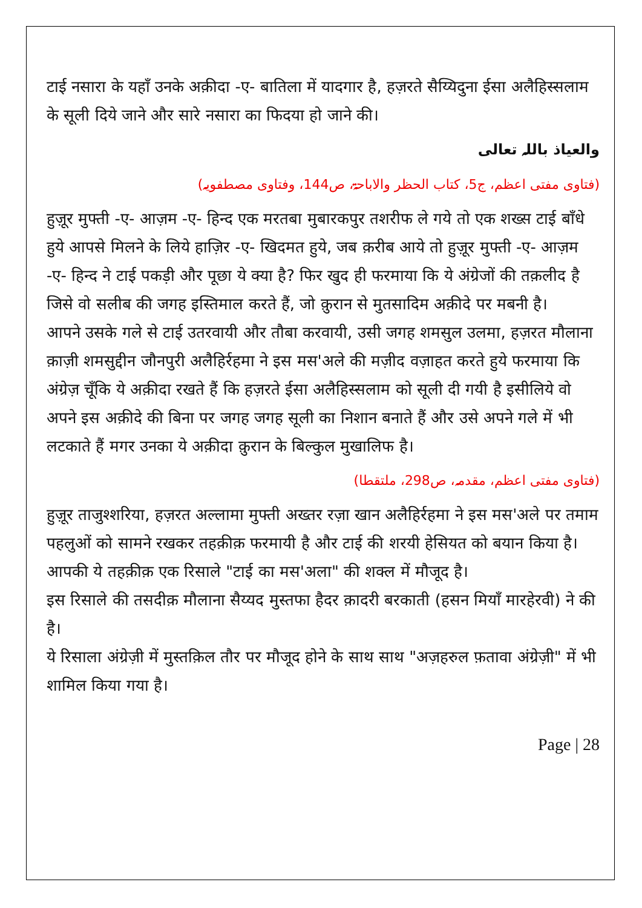टाई नसारा के यहाँ उनके अक़ीदा -ए- बातिला में यादगार है, हज़रते सैय्यिदुना ईसा अलैहिस्सलाम के सूली दिये जाने और सारे नसारा का फिदया हो जाने की।
والعیاذ باللہ تعالی
(فتاوی مفتی اعظم، ج5، کتاب الحظر والاباحۃ، ص144، وفتاوی مصطفویہ)
हुज़ूर मुफ्ती -ए- आज़म -ए- हिन्द एक मरतबा मुबारकपुर तशरीफ ले गये तो एक शख्स टाई बाँधे हुये आपसे मिलने के लिये हाज़िर -ए- खिदमत हुये, जब क़रीब आये तो हुज़ूर मुफ्ती -ए- आज़म -ए- हिन्द ने टाई पकड़ी और पूछा ये क्या है? फिर खुद ही फरमाया कि ये अंग्रेजों की तक़लीद है जिसे वो सलीब की जगह इस्तिमाल करते हैं, जो क़ुरान से मुतसादिम अक़ीदे पर मबनी है।
आपने उसके गले से टाई उतरवायी और तौबा करवायी, उसी जगह शमसुल उलमा, हज़रत मौलाना क़ाज़ी शमसुद्दीन जौनपुरी अलैहिर्रहमा ने इस मस'अले की मज़ीद वज़ाहत करते हुये फरमाया कि अंग्रेज़ चूँकि ये अक़ीदा रखते हैं कि हज़रते ईसा अलैहिस्सलाम को सूली दी गयी है इसीलिये वो अपने इस अक़ीदे की बिना पर जगह जगह सूली का निशान बनाते हैं और उसे अपने गले में भी लटकाते हैं मगर उनका ये अक़ीदा क़ुरान के बिल्कुल मुखालिफ है।
(فتاوی مفتی اعظم، مقدمہ، ص298، ملتقطا)
हुज़ूर ताजुश्शरिया, हज़रत अल्लामा मुफ्ती अख्तर रज़ा खान अलैहिर्रहमा ने इस मस'अले पर तमाम पहलुओं को सामने रखकर तहक़ीक़ फरमायी है और टाई की शरयी हेसियत को बयान किया है।
आपकी ये तहक़ीक़ एक रिसाले "टाई का मस'अला" की शक्ल में मौजूद है।
इस रिसाले की तसदीक़ मौलाना सैय्यद मुस्तफा हैदर क़ादरी बरकाती (हसन मियाँ मारहेरवी) ने की है।
ये रिसाला अंग्रेज़ी में मुस्तक़िल तौर पर मौजूद होने के साथ साथ "अज़हरुल फ़तावा अंग्रेज़ी" में भी शामिल किया गया है।
Page | 28